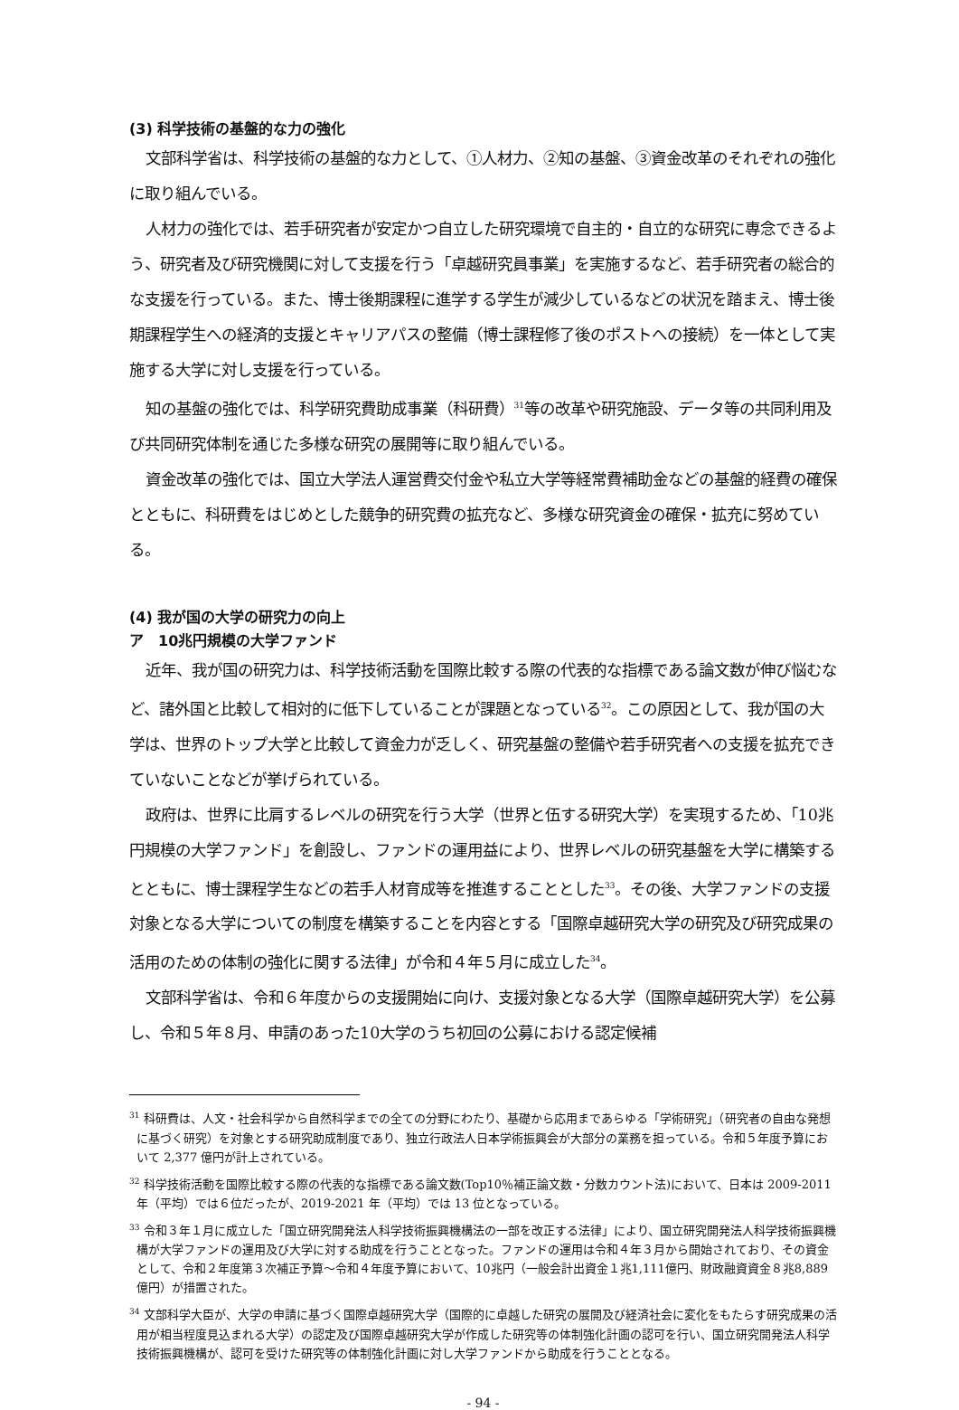(3) 科学技術の基盤的な力の強化
文部科学省は、科学技術の基盤的な力として、①人材力、②知の基盤、③資金改革のそれぞれの強化に取り組んでいる。
人材力の強化では、若手研究者が安定かつ自立した研究環境で自主的・自立的な研究に専念できるよう、研究者及び研究機関に対して支援を行う「卓越研究員事業」を実施するなど、若手研究者の総合的な支援を行っている。また、博士後期課程に進学する学生が減少しているなどの状況を踏まえ、博士後期課程学生への経済的支援とキャリアパスの整備（博士課程修了後のポストへの接続）を一体として実施する大学に対し支援を行っている。
知の基盤の強化では、科学研究費助成事業（科研費）<sup>31</sup>等の改革や研究施設、データ等の共同利用及び共同研究体制を通じた多様な研究の展開等に取り組んでいる。
資金改革の強化では、国立大学法人運営費交付金や私立大学等経常費補助金などの基盤的経費の確保とともに、科研費をはじめとした競争的研究費の拡充など、多様な研究資金の確保・拡充に努めている。
(4) 我が国の大学の研究力の向上
ア　10兆円規模の大学ファンド
近年、我が国の研究力は、科学技術活動を国際比較する際の代表的な指標である論文数が伸び悩むなど、諸外国と比較して相対的に低下していることが課題となっている<sup>32</sup>。この原因として、我が国の大学は、世界のトップ大学と比較して資金力が乏しく、研究基盤の整備や若手研究者への支援を拡充できていないことなどが挙げられている。
政府は、世界に比肩するレベルの研究を行う大学（世界と伍する研究大学）を実現するため、「10兆円規模の大学ファンド」を創設し、ファンドの運用益により、世界レベルの研究基盤を大学に構築するとともに、博士課程学生などの若手人材育成等を推進することとした<sup>33</sup>。その後、大学ファンドの支援対象となる大学についての制度を構築することを内容とする「国際卓越研究大学の研究及び研究成果の活用のための体制の強化に関する法律」が令和４年５月に成立した<sup>34</sup>。
文部科学省は、令和６年度からの支援開始に向け、支援対象となる大学（国際卓越研究大学）を公募し、令和５年８月、申請のあった10大学のうち初回の公募における認定候補
<sup>31</sup> 科研費は、人文・社会科学から自然科学までの全ての分野にわたり、基礎から応用まであらゆる「学術研究」（研究者の自由な発想に基づく研究）を対象とする研究助成制度であり、独立行政法人日本学術振興会が大部分の業務を担っている。令和５年度予算において 2,377 億円が計上されている。
<sup>32</sup> 科学技術活動を国際比較する際の代表的な指標である論文数(Top10％補正論文数・分数カウント法)において、日本は 2009-2011 年（平均）では６位だったが、2019-2021 年（平均）では 13 位となっている。
<sup>33</sup> 令和３年１月に成立した「国立研究開発法人科学技術振興機構法の一部を改正する法律」により、国立研究開発法人科学技術振興機構が大学ファンドの運用及び大学に対する助成を行うこととなった。ファンドの運用は令和４年３月から開始されており、その資金として、令和２年度第３次補正予算～令和４年度予算において、10兆円（一般会計出資金１兆1,111億円、財政融資資金８兆8,889億円）が措置された。
<sup>34</sup> 文部科学大臣が、大学の申請に基づく国際卓越研究大学（国際的に卓越した研究の展開及び経済社会に変化をもたらす研究成果の活用が相当程度見込まれる大学）の認定及び国際卓越研究大学が作成した研究等の体制強化計画の認可を行い、国立研究開発法人科学技術振興機構が、認可を受けた研究等の体制強化計画に対し大学ファンドから助成を行うこととなる。
- 94 -